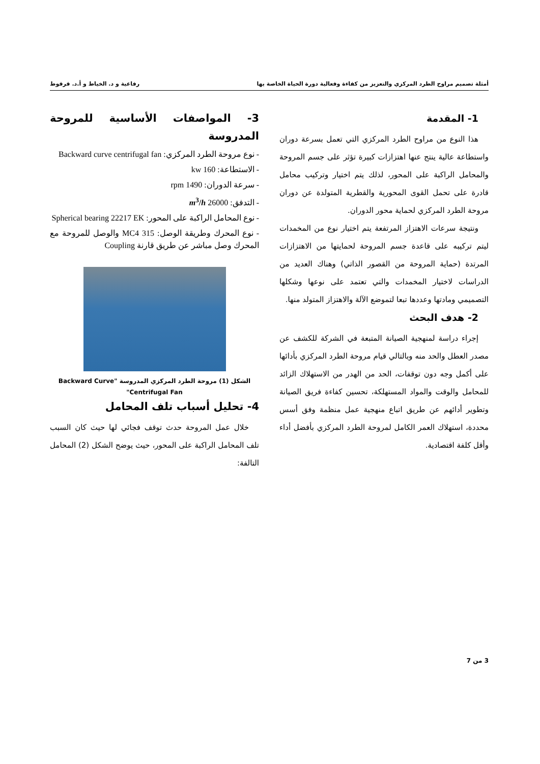أمثلة تصميم مراوح الطرد المركزي والتعزيز من كفاءة وفعالية دورة الحياة الخاصة بها رفاعية و د. الخياط و أ.د. قرقوط
1- المقدمة
هذا النوع من مراوح الطرد المركزي التي تعمل بسرعة دوران واستطاعة عالية ينتج عنها اهتزازات كبيرة تؤثر على جسم المروحة والمحامل الراكبة على المحور، لذلك يتم اختيار وتركيب محامل قادرة على تحمل القوى المحورية والقطرية المتولدة عن دوران مروحة الطرد المركزي لحماية محور الدوران.
ونتيجة سرعات الاهتزاز المرتفعة يتم اختيار نوع من المخمدات ليتم تركيبه على قاعدة جسم المروحة لحمايتها من الاهتزازات المرتدة (حماية المروحة من القصور الذاتي) وهناك العديد من الدراسات لاختيار المخمدات والتي تعتمد على نوعها وشكلها التصميمي ومادتها وعددها تبعا لتموضع الآلة والاهتزاز المتولد منها.
2- هدف البحث
إجراء دراسة لمنهجية الصيانة المتبعة في الشركة للكشف عن مصدر العطل والحد منه وبالتالي قيام مروحة الطرد المركزي بأدائها على أكمل وجه دون توقفات، الحد من الهدر من الاستهلاك الزائد للمحامل والوقت والمواد المستهلكة، تحسين كفاءة فريق الصيانة وتطوير أدائهم عن طريق اتباع منهجية عمل منظمة وفق أسس محددة، استهلاك العمر الكامل لمروحة الطرد المركزي بأفضل أداء وأقل كلفة اقتصادية.
3- المواصفات الأساسية للمروحة المدروسة
- نوع مروحة الطرد المركزي: Backward curve centrifugal fan
- الاستطاعة: 160 kw
- سرعة الدوران: 1490 rpm
- التدفق: 26000 m<sup>3</sup>/h
- نوع المحامل الراكبة على المحور: Spherical bearing 22217 EK
- نوع المحرك وطريقة الوصل: MC4 315 والوصل للمروحة مع المحرك وصل مباشر عن طريق قارنة Coupling
الشكل (1) مروحة الطرد المركزي المدروسة "Backward Curve Centrifugal Fan"
4- تحليل أسباب تلف المحامل
خلال عمل المروحة حدث توقف فجائي لها حيث كان السبب تلف المحامل الراكبة على المحور، حيث يوضح الشكل (2) المحامل التالفة:
3 من 7